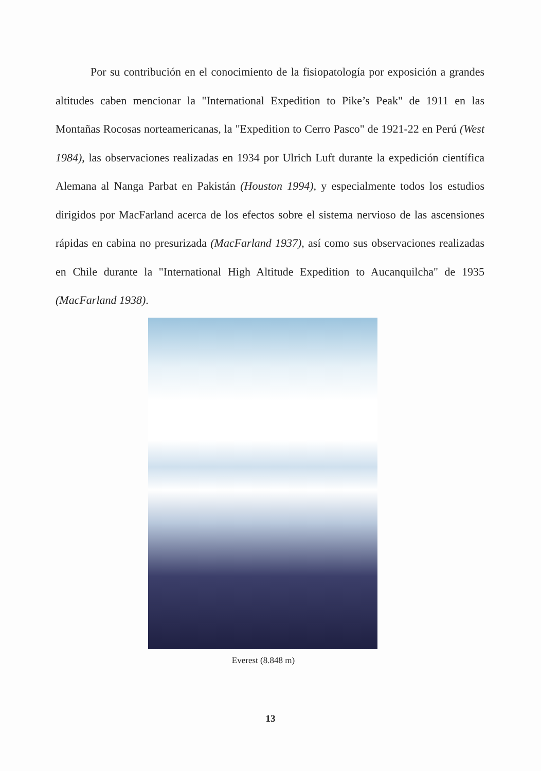Por su contribución en el conocimiento de la fisiopatología por exposición a grandes altitudes caben mencionar la "International Expedition to Pike’s Peak" de 1911 en las Montañas Rocosas norteamericanas, la "Expedition to Cerro Pasco" de 1921-22 en Perú (West 1984), las observaciones realizadas en 1934 por Ulrich Luft durante la expedición científica Alemana al Nanga Parbat en Pakistán (Houston 1994), y especialmente todos los estudios dirigidos por MacFarland acerca de los efectos sobre el sistema nervioso de las ascensiones rápidas en cabina no presurizada (MacFarland 1937), así como sus observaciones realizadas en Chile durante la "International High Altitude Expedition to Aucanquilcha" de 1935 (MacFarland 1938).
Everest (8.848 m)
13